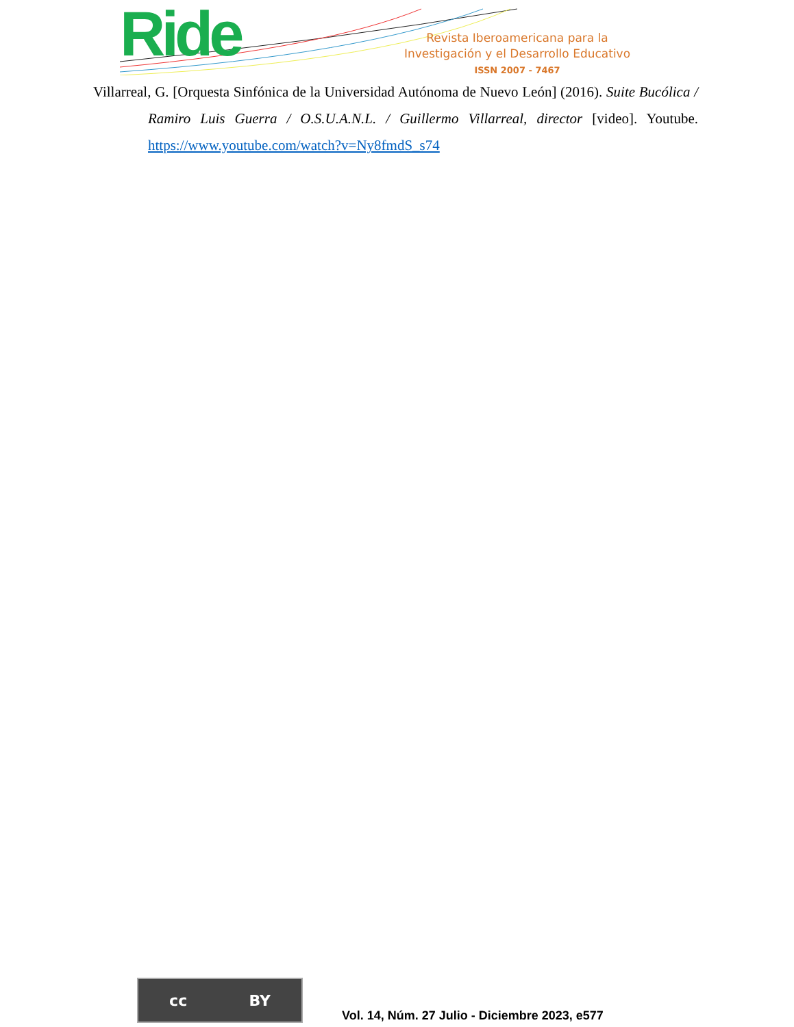Ride
Revista Iberoamericana para la
Investigación y el Desarrollo Educativo
ISSN 2007 - 7467
Villarreal, G. [Orquesta Sinfónica de la Universidad Autónoma de Nuevo León] (2016). Suite Bucólica / Ramiro Luis Guerra / O.S.U.A.N.L. / Guillermo Villarreal, director [video]. Youtube. https://www.youtube.com/watch?v=Ny8fmdS_s74
cc BY
Vol. 14, Núm. 27 Julio - Diciembre 2023, e577